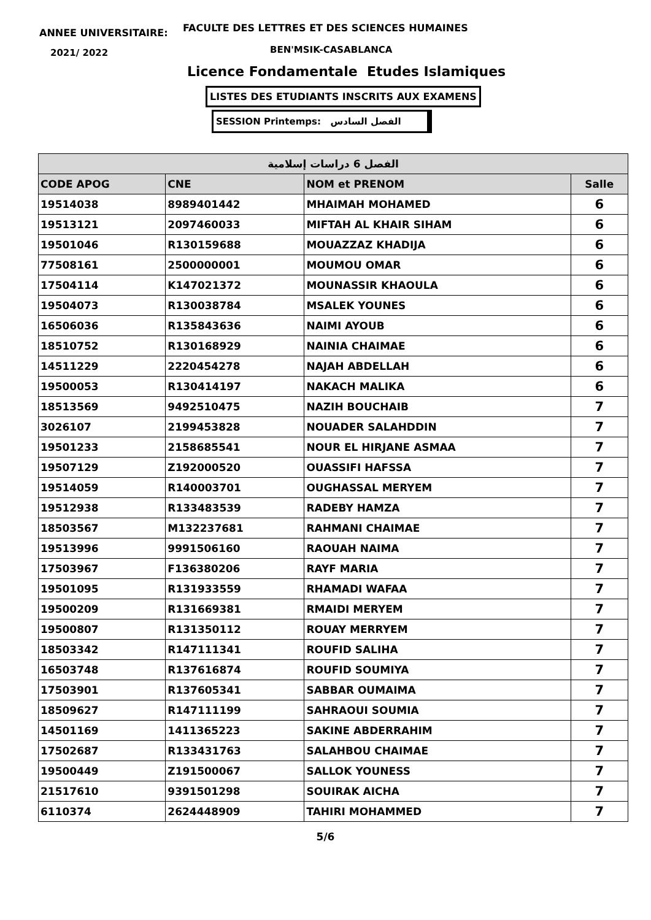ANNEE UNIVERSITAIRE:
FACULTE DES LETTRES ET DES SCIENCES HUMAINES
2021/ 2022 BEN'MSIK-CASABLANCA
Licence Fondamentale Etudes Islamiques
LISTES DES ETUDIANTS INSCRITS AUX EXAMENS
SESSION Printemps: الفصل السادس
| الفصل 6 دراسات إسلامية | | | |
| --- | --- | --- | --- |
| CODE APOG | CNE | NOM et PRENOM | Salle |
| 19514038 | 8989401442 | MHAIMAH MOHAMED | 6 |
| 19513121 | 2097460033 | MIFTAH AL KHAIR SIHAM | 6 |
| 19501046 | R130159688 | MOUAZZAZ KHADIJA | 6 |
| 77508161 | 2500000001 | MOUMOU OMAR | 6 |
| 17504114 | K147021372 | MOUNASSIR KHAOULA | 6 |
| 19504073 | R130038784 | MSALEK YOUNES | 6 |
| 16506036 | R135843636 | NAIMI AYOUB | 6 |
| 18510752 | R130168929 | NAINIA CHAIMAE | 6 |
| 14511229 | 2220454278 | NAJAH ABDELLAH | 6 |
| 19500053 | R130414197 | NAKACH MALIKA | 6 |
| 18513569 | 9492510475 | NAZIH BOUCHAIB | 7 |
| 3026107 | 2199453828 | NOUADER SALAHDDIN | 7 |
| 19501233 | 2158685541 | NOUR EL HIRJANE ASMAA | 7 |
| 19507129 | Z192000520 | OUASSIFI HAFSSA | 7 |
| 19514059 | R140003701 | OUGHASSAL MERYEM | 7 |
| 19512938 | R133483539 | RADEBY HAMZA | 7 |
| 18503567 | M132237681 | RAHMANI CHAIMAE | 7 |
| 19513996 | 9991506160 | RAOUAH NAIMA | 7 |
| 17503967 | F136380206 | RAYF MARIA | 7 |
| 19501095 | R131933559 | RHAMADI WAFAA | 7 |
| 19500209 | R131669381 | RMAIDI MERYEM | 7 |
| 19500807 | R131350112 | ROUAY MERRYEM | 7 |
| 18503342 | R147111341 | ROUFID SALIHA | 7 |
| 16503748 | R137616874 | ROUFID SOUMIYA | 7 |
| 17503901 | R137605341 | SABBAR OUMAIMA | 7 |
| 18509627 | R147111199 | SAHRAOUI SOUMIA | 7 |
| 14501169 | 1411365223 | SAKINE ABDERRAHIM | 7 |
| 17502687 | R133431763 | SALAHBOU CHAIMAE | 7 |
| 19500449 | Z191500067 | SALLOK YOUNESS | 7 |
| 21517610 | 9391501298 | SOUIRAK AICHA | 7 |
| 6110374 | 2624448909 | TAHIRI MOHAMMED | 7 |
5/6